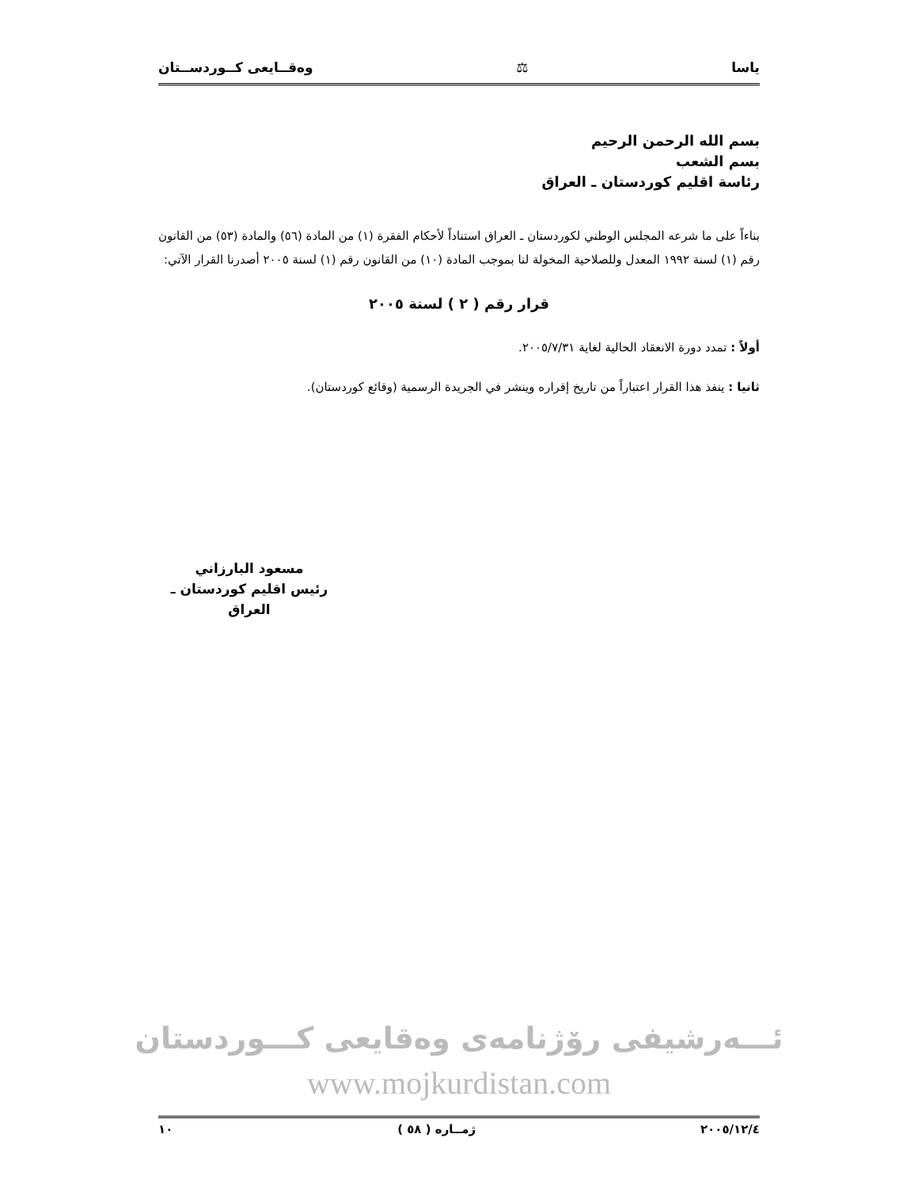ياسا ⚖ وەقــايعى كــوردســتان
بسم الله الرحمن الرحيم
بسم الشعب
رئاسة اقليم كوردستان ـ العراق
بناءاً على ما شرعه المجلس الوطني لكوردستان ـ العراق استناداً لأحكام الفقرة (١) من المادة (٥٦) والمادة (٥٣) من القانون رقم (١) لسنة ١٩٩٢ المعدل وللصلاحية المخولة لنا بموجب المادة (١٠) من القانون رقم (١) لسنة ٢٠٠٥ أصدرنا القرار الآتي:
قرار رقم ( ٢ ) لسنة ٢٠٠٥
أولاً : تمدد دورة الانعقاد الحالية لغاية ٢٠٠٥/٧/٣١.
ثانيا : ينفذ هذا القرار اعتباراً من تاريخ إقراره وينشر في الجريدة الرسمية (وقائع كوردستان).
مسعود البارزاني
رئيس اقليم كوردستان ـ العراق
ئـــەرشيفى رۆژنامەی وەقایعی کـــوردستان
www.mojkurdistan.com
٢٠٠٥/١٢/٤ ژمــاره ( ٥٨ ) ١٠